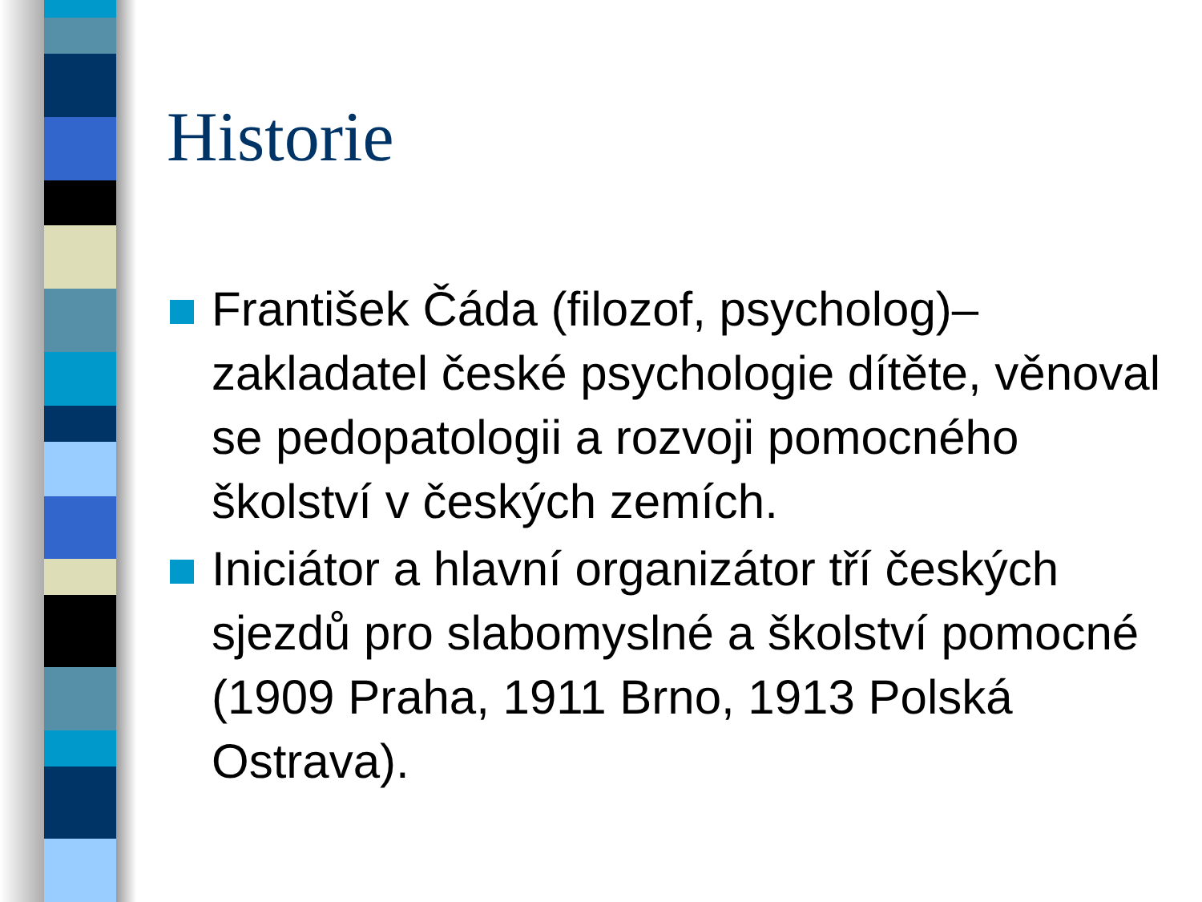Historie
František Čáda (filozof, psycholog)– zakladatel české psychologie dítěte, věnoval se pedopatologii a rozvoji pomocného školství v českých zemích.
Iniciátor a hlavní organizátor tří českých sjezdů pro slabomyslné a školství pomocné (1909 Praha, 1911 Brno, 1913 Polská Ostrava).